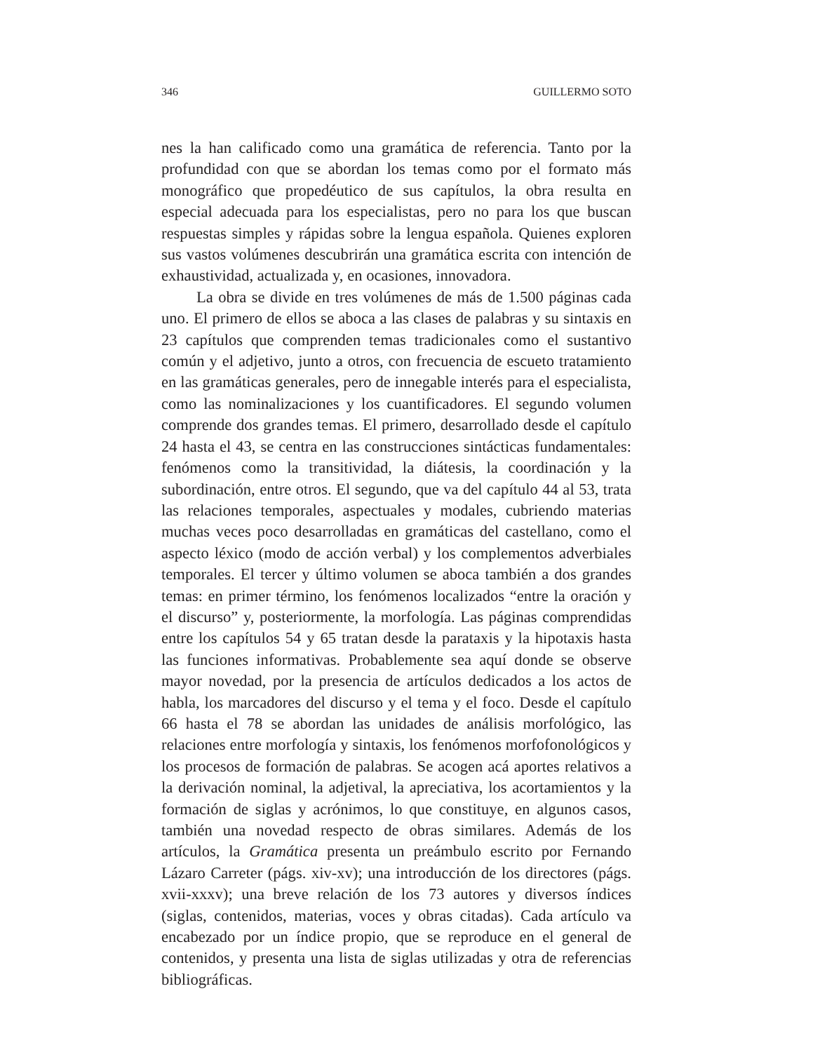346 GUILLERMO SOTO
nes la han calificado como una gramática de referencia. Tanto por la profundidad con que se abordan los temas como por el formato más monográfico que propedéutico de sus capítulos, la obra resulta en especial adecuada para los especialistas, pero no para los que buscan respuestas simples y rápidas sobre la lengua española. Quienes exploren sus vastos volúmenes descubrirán una gramática escrita con intención de exhaustividad, actualizada y, en ocasiones, innovadora.
La obra se divide en tres volúmenes de más de 1.500 páginas cada uno. El primero de ellos se aboca a las clases de palabras y su sintaxis en 23 capítulos que comprenden temas tradicionales como el sustantivo común y el adjetivo, junto a otros, con frecuencia de escueto tratamiento en las gramáticas generales, pero de innegable interés para el especialista, como las nominalizaciones y los cuantificadores. El segundo volumen comprende dos grandes temas. El primero, desarrollado desde el capítulo 24 hasta el 43, se centra en las construcciones sintácticas fundamentales: fenómenos como la transitividad, la diátesis, la coordinación y la subordinación, entre otros. El segundo, que va del capítulo 44 al 53, trata las relaciones temporales, aspectuales y modales, cubriendo materias muchas veces poco desarrolladas en gramáticas del castellano, como el aspecto léxico (modo de acción verbal) y los complementos adverbiales temporales. El tercer y último volumen se aboca también a dos grandes temas: en primer término, los fenómenos localizados “entre la oración y el discurso” y, posteriormente, la morfología. Las páginas comprendidas entre los capítulos 54 y 65 tratan desde la parataxis y la hipotaxis hasta las funciones informativas. Probablemente sea aquí donde se observe mayor novedad, por la presencia de artículos dedicados a los actos de habla, los marcadores del discurso y el tema y el foco. Desde el capítulo 66 hasta el 78 se abordan las unidades de análisis morfológico, las relaciones entre morfología y sintaxis, los fenómenos morfofonológicos y los procesos de formación de palabras. Se acogen acá aportes relativos a la derivación nominal, la adjetival, la apreciativa, los acortamientos y la formación de siglas y acrónimos, lo que constituye, en algunos casos, también una novedad respecto de obras similares. Además de los artículos, la Gramática presenta un preámbulo escrito por Fernando Lázaro Carreter (págs. xiv-xv); una introducción de los directores (págs. xvii-xxxv); una breve relación de los 73 autores y diversos índices (siglas, contenidos, materias, voces y obras citadas). Cada artículo va encabezado por un índice propio, que se reproduce en el general de contenidos, y presenta una lista de siglas utilizadas y otra de referencias bibliográficas.